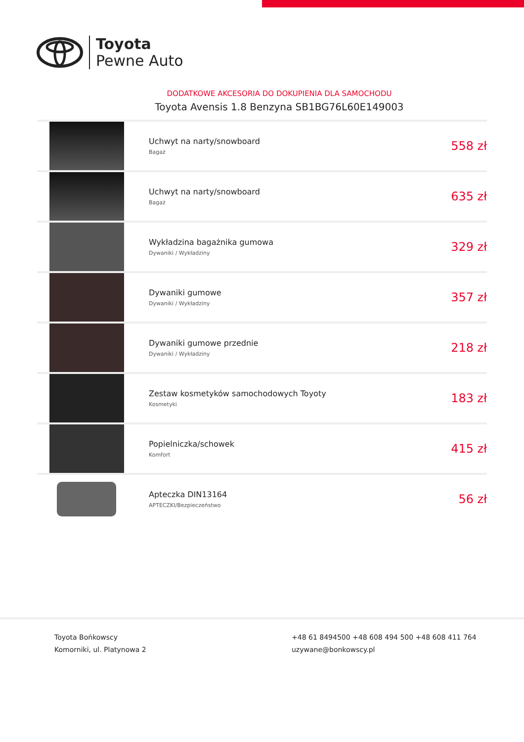Toyota
Pewne Auto
DODATKOWE AKCESORIA DO DOKUPIENIA DLA SAMOCHODU
Toyota Avensis 1.8 Benzyna SB1BG76L60E149003
| | Uchwyt na narty/snowboard Bagaż | 558 zł |
| | Uchwyt na narty/snowboard Bagaż | 635 zł |
| | Wykładzina bagażnika gumowa Dywaniki / Wykładziny | 329 zł |
| | Dywaniki gumowe Dywaniki / Wykładziny | 357 zł |
| | Dywaniki gumowe przednie Dywaniki / Wykładziny | 218 zł |
| | Zestaw kosmetyków samochodowych Toyoty Kosmetyki | 183 zł |
| | Popielniczka/schowek Komfort | 415 zł |
| | Apteczka DIN13164 APTECZKI/Bezpieczeństwo | 56 zł |
Toyota Bońkowscy
Komorniki, ul. Platynowa 2
+48 61 8494500 +48 608 494 500 +48 608 411 764
uzywane@bonkowscy.pl